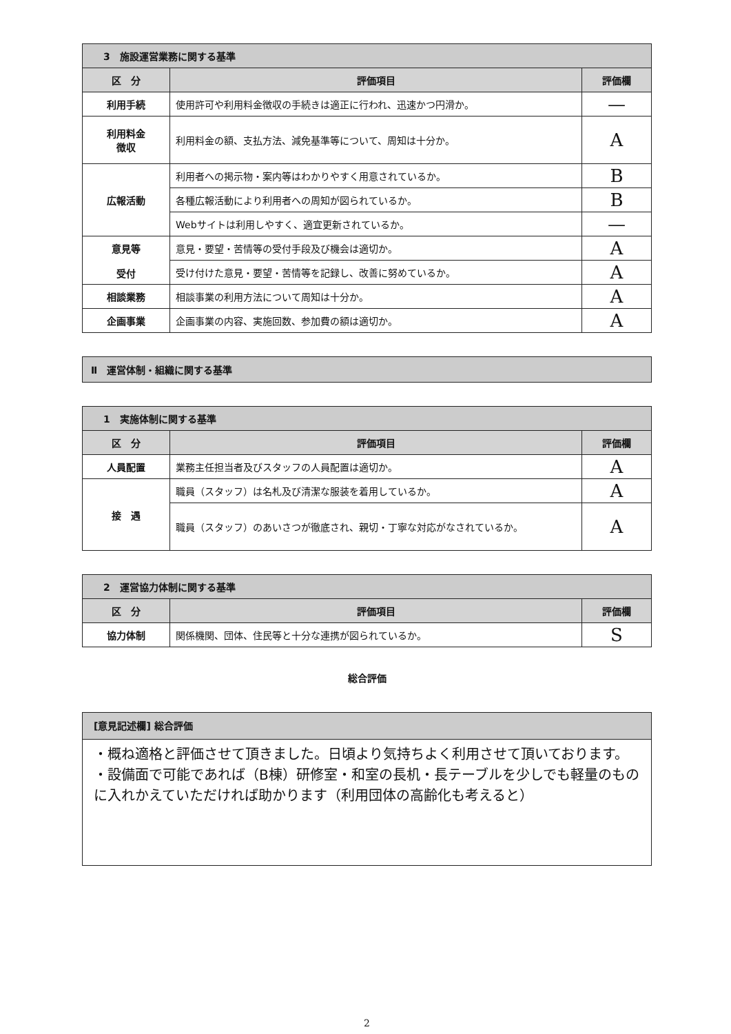| 3 施設運営業務に関する基準 | | |
| 区 分 | 評価項目 | 評価欄 |
| 利用手続 | 使用許可や利用料金徴収の手続きは適正に行われ、迅速かつ円滑か。 | — |
| 利用料金 徴収 | 利用料金の額、支払方法、減免基準等について、周知は十分か。 | A |
| 広報活動 | 利用者への掲示物・案内等はわかりやすく用意されているか。 | B |
| | 各種広報活動により利用者への周知が図られているか。 | B |
| | Webサイトは利用しやすく、適宜更新されているか。 | — |
| 意見等 受付 | 意見・要望・苦情等の受付手段及び機会は適切か。 | A |
| | 受け付けた意見・要望・苦情等を記録し、改善に努めているか。 | A |
| 相談業務 | 相談事業の利用方法について周知は十分か。 | A |
| 企画事業 | 企画事業の内容、実施回数、参加費の額は適切か。 | A |
Ⅱ　運営体制・組織に関する基準
| 1 実施体制に関する基準 | | |
| 区 分 | 評価項目 | 評価欄 |
| 人員配置 | 業務主任担当者及びスタッフの人員配置は適切か。 | A |
| 接 遇 | 職員（スタッフ）は名札及び清潔な服装を着用しているか。 | A |
| | 職員（スタッフ）のあいさつが徹底され、親切・丁寧な対応がなされているか。 | A |
| 2 運営協力体制に関する基準 | | |
| 区 分 | 評価項目 | 評価欄 |
| 協力体制 | 関係機関、団体、住民等と十分な連携が図られているか。 | S |
総合評価
| [意見記述欄] 総合評価 |
| ・概ね適格と評価させて頂きました。日頃より気持ちよく利用させて頂いております。 ・設備面で可能であれば（B棟）研修室・和室の長机・長テーブルを少しでも軽量のものに入れかえていただければ助かります（利用団体の高齢化も考えると） |
2